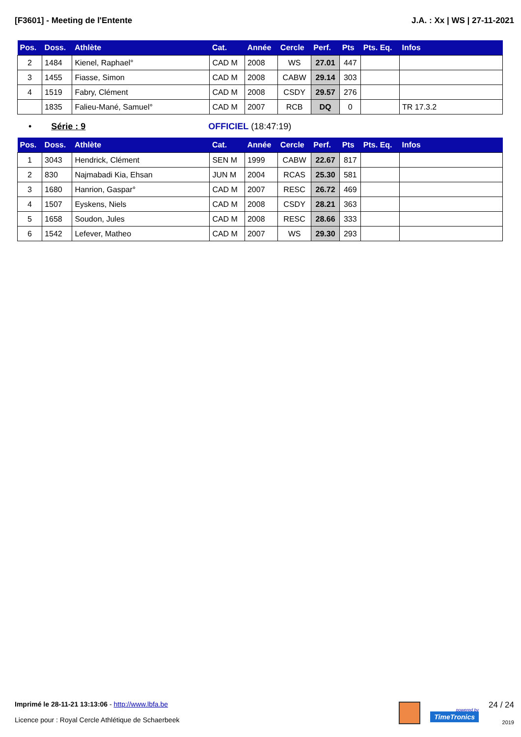[F3601] - Meeting de l'Entente J.A. : Xx | WS | 27-11-2021
| Pos. | Doss. | Athlète | Cat. | Année | Cercle | Perf. | Pts | Pts. Eq. | Infos |
| --- | --- | --- | --- | --- | --- | --- | --- | --- | --- |
| 2 | 1484 | Kienel, Raphael° | CAD M | 2008 | WS | 27.01 | 447 | | |
| 3 | 1455 | Fiasse, Simon | CAD M | 2008 | CABW | 29.14 | 303 | | |
| 4 | 1519 | Fabry, Clément | CAD M | 2008 | CSDY | 29.57 | 276 | | |
| | 1835 | Falieu-Mané, Samuel° | CAD M | 2007 | RCB | DQ | 0 | | TR 17.3.2 |
• Série : 9 OFFICIEL (18:47:19)
| Pos. | Doss. | Athlète | Cat. | Année | Cercle | Perf. | Pts | Pts. Eq. | Infos |
| --- | --- | --- | --- | --- | --- | --- | --- | --- | --- |
| 1 | 3043 | Hendrick, Clément | SEN M | 1999 | CABW | 22.67 | 817 | | |
| 2 | 830 | Najmabadi Kia, Ehsan | JUN M | 2004 | RCAS | 25.30 | 581 | | |
| 3 | 1680 | Hanrion, Gaspar° | CAD M | 2007 | RESC | 26.72 | 469 | | |
| 4 | 1507 | Eyskens, Niels | CAD M | 2008 | CSDY | 28.21 | 363 | | |
| 5 | 1658 | Soudon, Jules | CAD M | 2008 | RESC | 28.66 | 333 | | |
| 6 | 1542 | Lefever, Matheo | CAD M | 2007 | WS | 29.30 | 293 | | |
Imprimé le 28-11-21 13:13:06 - http://www.lbfa.be
Licence pour : Royal Cercle Athlétique de Schaerbeek
powered by
TimeTronics
24 / 24
2019